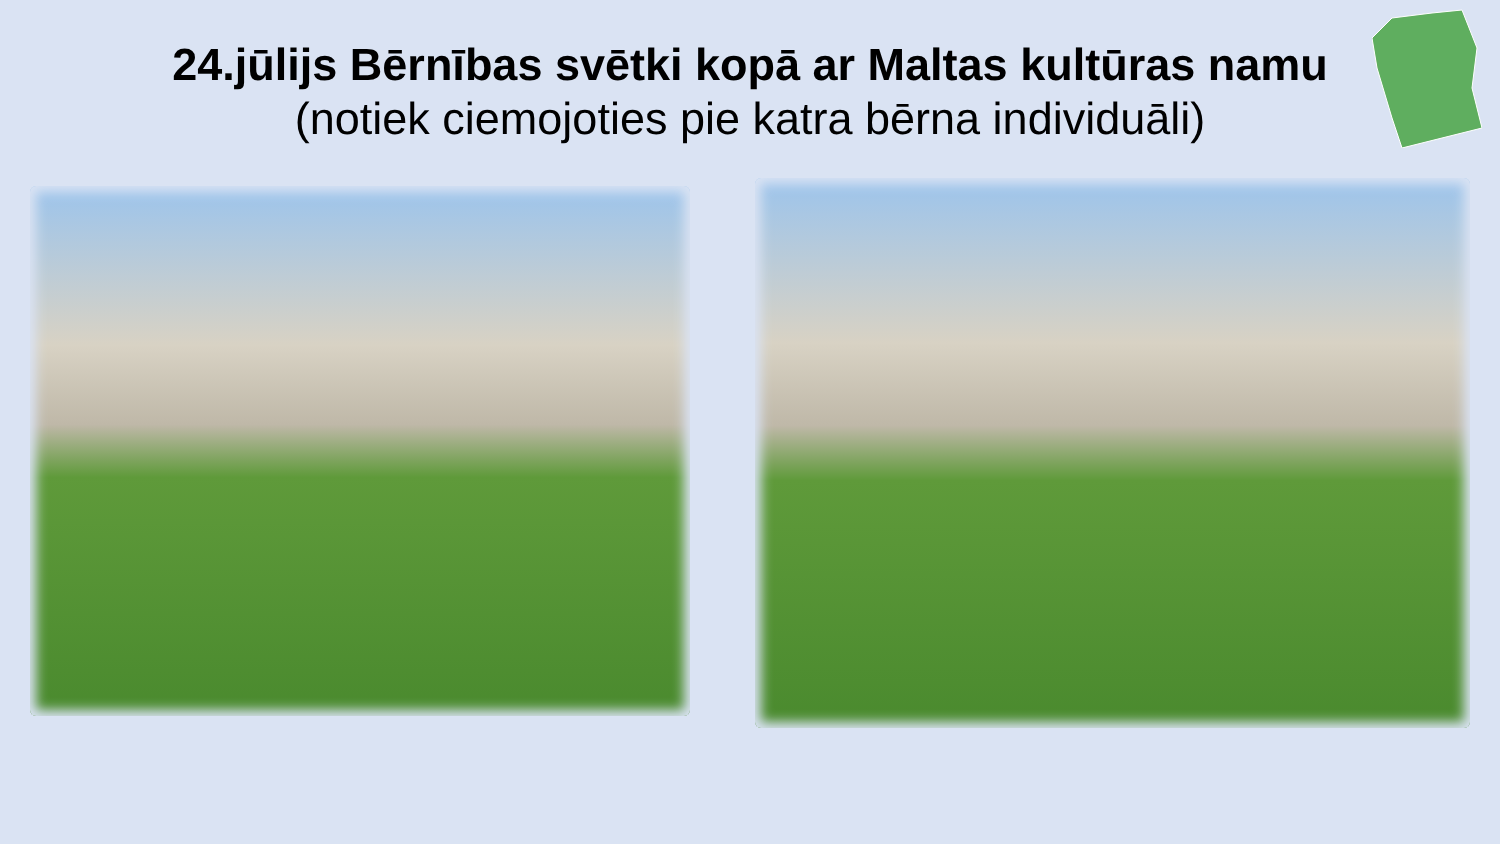24.jūlijs Bērnības svētki kopā ar Maltas kultūras namu
(notiek ciemojoties pie katra bērna individuāli)